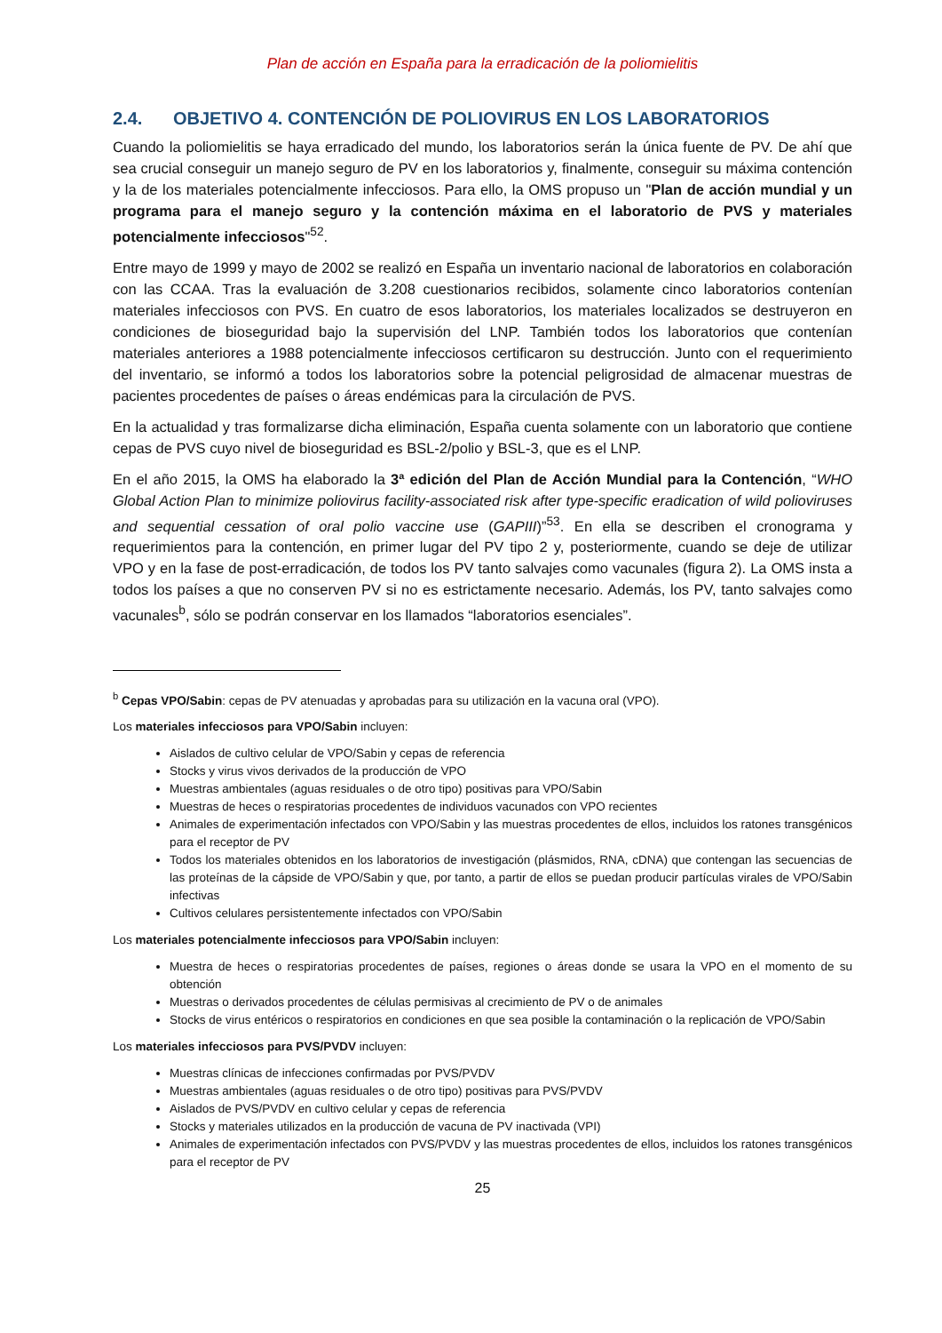Plan de acción en España para la erradicación de la poliomielitis
2.4. OBJETIVO 4. CONTENCIÓN DE POLIOVIRUS EN LOS LABORATORIOS
Cuando la poliomielitis se haya erradicado del mundo, los laboratorios serán la única fuente de PV. De ahí que sea crucial conseguir un manejo seguro de PV en los laboratorios y, finalmente, conseguir su máxima contención y la de los materiales potencialmente infecciosos. Para ello, la OMS propuso un "Plan de acción mundial y un programa para el manejo seguro y la contención máxima en el laboratorio de PVS y materiales potencialmente infecciosos"<sup>52</sup>.
Entre mayo de 1999 y mayo de 2002 se realizó en España un inventario nacional de laboratorios en colaboración con las CCAA. Tras la evaluación de 3.208 cuestionarios recibidos, solamente cinco laboratorios contenían materiales infecciosos con PVS. En cuatro de esos laboratorios, los materiales localizados se destruyeron en condiciones de bioseguridad bajo la supervisión del LNP. También todos los laboratorios que contenían materiales anteriores a 1988 potencialmente infecciosos certificaron su destrucción. Junto con el requerimiento del inventario, se informó a todos los laboratorios sobre la potencial peligrosidad de almacenar muestras de pacientes procedentes de países o áreas endémicas para la circulación de PVS.
En la actualidad y tras formalizarse dicha eliminación, España cuenta solamente con un laboratorio que contiene cepas de PVS cuyo nivel de bioseguridad es BSL-2/polio y BSL-3, que es el LNP.
En el año 2015, la OMS ha elaborado la 3ª edición del Plan de Acción Mundial para la Contención, “WHO Global Action Plan to minimize poliovirus facility-associated risk after type-specific eradication of wild polioviruses and sequential cessation of oral polio vaccine use (GAPIII)”<sup>53</sup>. En ella se describen el cronograma y requerimientos para la contención, en primer lugar del PV tipo 2 y, posteriormente, cuando se deje de utilizar VPO y en la fase de post-erradicación, de todos los PV tanto salvajes como vacunales (figura 2). La OMS insta a todos los países a que no conserven PV si no es estrictamente necesario. Además, los PV, tanto salvajes como vacunales<sup>b</sup>, sólo se podrán conservar en los llamados “laboratorios esenciales”.
<sup>b</sup> Cepas VPO/Sabin: cepas de PV atenuadas y aprobadas para su utilización en la vacuna oral (VPO).
Los materiales infecciosos para VPO/Sabin incluyen:
Aislados de cultivo celular de VPO/Sabin y cepas de referencia
Stocks y virus vivos derivados de la producción de VPO
Muestras ambientales (aguas residuales o de otro tipo) positivas para VPO/Sabin
Muestras de heces o respiratorias procedentes de individuos vacunados con VPO recientes
Animales de experimentación infectados con VPO/Sabin y las muestras procedentes de ellos, incluidos los ratones transgénicos para el receptor de PV
Todos los materiales obtenidos en los laboratorios de investigación (plásmidos, RNA, cDNA) que contengan las secuencias de las proteínas de la cápside de VPO/Sabin y que, por tanto, a partir de ellos se puedan producir partículas virales de VPO/Sabin infectivas
Cultivos celulares persistentemente infectados con VPO/Sabin
Los materiales potencialmente infecciosos para VPO/Sabin incluyen:
Muestra de heces o respiratorias procedentes de países, regiones o áreas donde se usara la VPO en el momento de su obtención
Muestras o derivados procedentes de células permisivas al crecimiento de PV o de animales
Stocks de virus entéricos o respiratorios en condiciones en que sea posible la contaminación o la replicación de VPO/Sabin
Los materiales infecciosos para PVS/PVDV incluyen:
Muestras clínicas de infecciones confirmadas por PVS/PVDV
Muestras ambientales (aguas residuales o de otro tipo) positivas para PVS/PVDV
Aislados de PVS/PVDV en cultivo celular y cepas de referencia
Stocks y materiales utilizados en la producción de vacuna de PV inactivada (VPI)
Animales de experimentación infectados con PVS/PVDV y las muestras procedentes de ellos, incluidos los ratones transgénicos para el receptor de PV
25